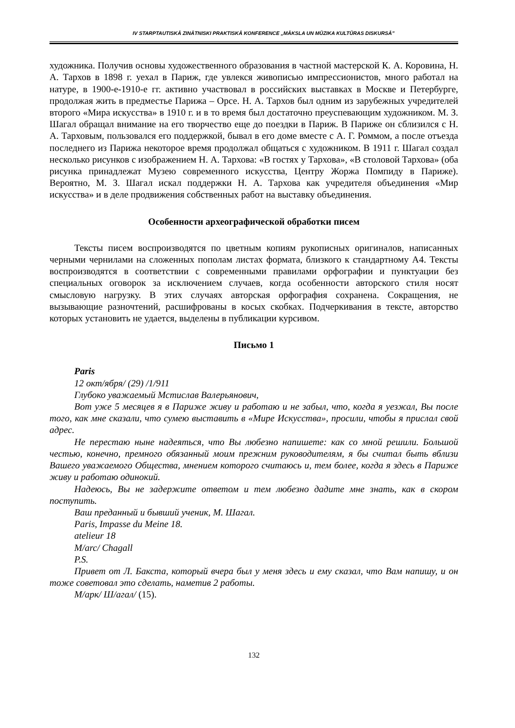IV STARPTAUTISKĀ ZINĀTNISKI PRAKTISKĀ KONFERENCE „MĀKSLA UN MŪZIKA KULTŪRAS DISKURSĀ”
художника. Получив основы художественного образования в частной мастерской К. А. Коровина, Н. А. Тархов в 1898 г. уехал в Париж, где увлекся живописью импрессионистов, много работал на натуре, в 1900-е-1910-е гг. активно участвовал в российских выставках в Москве и Петербурге, продолжая жить в предместье Парижа – Орсе. Н. А. Тархов был одним из зарубежных учредителей второго «Мира искусства» в 1910 г. и в то время был достаточно преуспевающим художником. М. З. Шагал обращал внимание на его творчество еще до поездки в Париж. В Париже он сблизился с Н. А. Тарховым, пользовался его поддержкой, бывал в его доме вместе с А. Г. Роммом, а после отъезда последнего из Парижа некоторое время продолжал общаться с художником. В 1911 г. Шагал создал несколько рисунков с изображением Н. А. Тархова: «В гостях у Тархова», «В столовой Тархова» (оба рисунка принадлежат Музею современного искусства, Центру Жоржа Помпиду в Париже). Вероятно, М. З. Шагал искал поддержки Н. А. Тархова как учредителя объединения «Мир искусства» и в деле продвижения собственных работ на выставку объединения.
Особенности археографической обработки писем
Тексты писем воспроизводятся по цветным копиям рукописных оригиналов, написанных черными чернилами на сложенных пополам листах формата, близкого к стандартному А4. Тексты воспроизводятся в соответствии с современными правилами орфографии и пунктуации без специальных оговорок за исключением случаев, когда особенности авторского стиля носят смысловую нагрузку. В этих случаях авторская орфография сохранена. Сокращения, не вызывающие разночтений, расшифрованы в косых скобках. Подчеркивания в тексте, авторство которых установить не удается, выделены в публикации курсивом.
Письмо 1
Paris
12 окт/ября/ (29) /1/911
Глубоко уважаемый Мстислав Валерьянович,
Вот уже 5 месяцев я в Париже живу и работаю и не забыл, что, когда я уезжал, Вы после того, как мне сказали, что сумею выставить в «Мире Искусства», просили, чтобы я прислал свой адрес.
Не перестаю ныне надеяться, что Вы любезно напишете: как со мной решили. Большой честью, конечно, премного обязанный моим прежним руководителям, я бы считал быть вблизи Вашего уважаемого Общества, мнением которого считаюсь и, тем более, когда я здесь в Париже живу и работаю одинокий.
Надеюсь, Вы не задержите ответом и тем любезно дадите мне знать, как в скором поступить.
Ваш преданный и бывший ученик, М. Шагал.
Paris, Impasse du Meine 18.
atelieur 18
M/arc/ Chagall
P.S.
Привет от Л. Бакста, который вчера был у меня здесь и ему сказал, что Вам напишу, и он тоже советовал это сделать, наметив 2 работы.
М/арк/ Ш/агал/ (15).
132